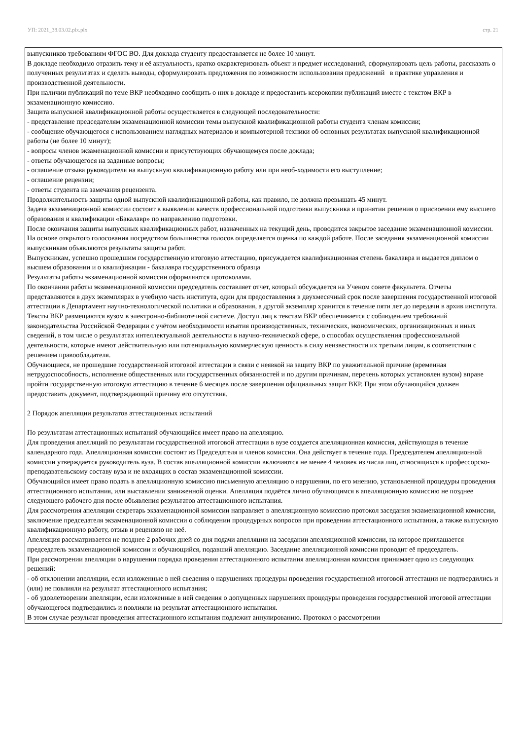УП: 2021_38.03.02.plx.plx стр. 21
выпускников требованиям ФГОС ВО. Для доклада студенту предоставляется не более 10 минут.
В докладе необходимо отразить тему и её актуальность, кратко охарактеризовать объект и предмет исследований, сформулировать цель работы, рассказать о полученных результатах и сделать выводы, сформулировать предложения по возможности использования предложений в практике управления и производственной деятельности.
При наличии публикаций по теме ВКР необходимо сообщить о них в докладе и предоставить ксерокопии публикаций вместе с текстом ВКР в экзаменационную комиссию.
Защита выпускной квалификационной работы осуществляется в следующей последовательности:
- представление председателям экзаменационной комиссии темы выпускной квалификационной работы студента членам комиссии;
- сообщение обучающегося с использованием наглядных материалов и компьютерной техники об основных результатах выпускной квалификационной работы (не более 10 минут);
- вопросы членов экзаменационной комиссии и присутствующих обучающемуся после доклада;
- ответы обучающегося на заданные вопросы;
- оглашение отзыва руководителя на выпускную квалификационную работу или при необ-ходимости его выступление;
- оглашение рецензии;
- ответы студента на замечания рецензента.
Продолжительность защиты одной выпускной квалификационной работы, как правило, не должна превышать 45 минут.
Задача экзаменационной комиссии состоит в выявлении качеств профессиональной подготовки выпускника и принятии решения о присвоении ему высшего образования и квалификации «Бакалавр» по направлению подготовки.
После окончания защиты выпускных квалификационных работ, назначенных на текущий день, проводится закрытое заседание экзаменационной комиссии. На основе открытого голосования посредством большинства голосов определяется оценка по каждой работе. После заседания экзаменационной комиссии выпускникам объявляются результаты защиты работ.
Выпускникам, успешно прошедшим государственную итоговую аттестацию, присуждается квалификационная степень бакалавра и выдается диплом о высшем образовании и о квалификации - бакалавра государственного образца
Результаты работы экзаменационной комиссии оформляются протоколами.
По окончании работы экзаменационной комиссии председатель составляет отчет, который обсуждается на Ученом совете факультета. Отчеты представляются в двух экземплярах в учебную часть института, один для предоставления в двухмесячный срок после завершения государственной итоговой аттестации в Департамент научно-технологической политики и образования, а другой экземпляр хранится в течение пяти лет до передачи в архив института.
Тексты ВКР размещаются вузом в электронно-библиотечной системе. Доступ лиц к текстам ВКР обеспечивается с соблюдением требований законодательства Российской Федерации с учётом необходимости изъятия производственных, технических, экономических, организационных и иных сведений, в том числе о результатах интеллектуальной деятельности в научно-технической сфере, о способах осуществления профессиональной деятельности, которые имеют действительную или потенциальную коммерческую ценность в силу неизвестности их третьим лицам, в соответствии с решением правообладателя.
Обучающиеся, не прошедшие государственной итоговой аттестации в связи с неявкой на защиту ВКР по уважительной причине (временная нетрудоспособность, исполнение общественных или государственных обязанностей и по другим причинам, перечень которых установлен вузом) вправе пройти государственную итоговую аттестацию в течение 6 месяцев после завершения официальных защит ВКР. При этом обучающийся должен предоставить документ, подтверждающий причину его отсутствия.
2 Порядок апелляции результатов аттестационных испытаний
По результатам аттестационных испытаний обучающийся имеет право на апелляцию.
Для проведения апелляций по результатам государственной итоговой аттестации в вузе создается апелляционная комиссия, действующая в течение календарного года. Апелляционная комиссия состоит из Председателя и членов комиссии. Она действует в течение года. Председателем апелляционной комиссии утверждается руководитель вуза. В состав апелляционной комиссии включаются не менее 4 человек из числа лиц, относящихся к профессорско-преподавательскому составу вуза и не входящих в состав экзаменационной комиссии.
Обучающийся имеет право подать в апелляционную комиссию письменную апелляцию о нарушении, по его мнению, установленной процедуры проведения аттестационного испытания, или выставлении заниженной оценки. Апелляция подаётся лично обучающимся в апелляционную комиссию не позднее следующего рабочего дня после объявления результатов аттестационного испытания.
Для рассмотрения апелляции секретарь экзаменационной комиссии направляет в апелляционную комиссию протокол заседания экзаменационной комиссии, заключение председателя экзаменационной комиссии о соблюдении процедурных вопросов при проведении аттестационного испытания, а также выпускную квалификационную работу, отзыв и рецензию не неё.
Апелляция рассматривается не позднее 2 рабочих дней со дня подачи апелляции на заседании апелляционной комиссии, на которое приглашается председатель экзаменационной комиссии и обучающийся, подавший апелляцию. Заседание апелляционной комиссии проводит её председатель.
При рассмотрении апелляции о нарушении порядка проведения аттестационного испытания апелляционная комиссия принимает одно из следующих решений:
- об отклонении апелляции, если изложенные в ней сведения о нарушениях процедуры проведения государственной итоговой аттестации не подтвердились и (или) не повлияли на результат аттестационного испытания;
- об удовлетворении апелляции, если изложенные в ней сведения о допущенных нарушениях процедуры проведения государственной итоговой аттестации обучающегося подтвердились и повлияли на результат аттестационного испытания.
В этом случае результат проведения аттестационного испытания подлежит аннулированию. Протокол о рассмотрении